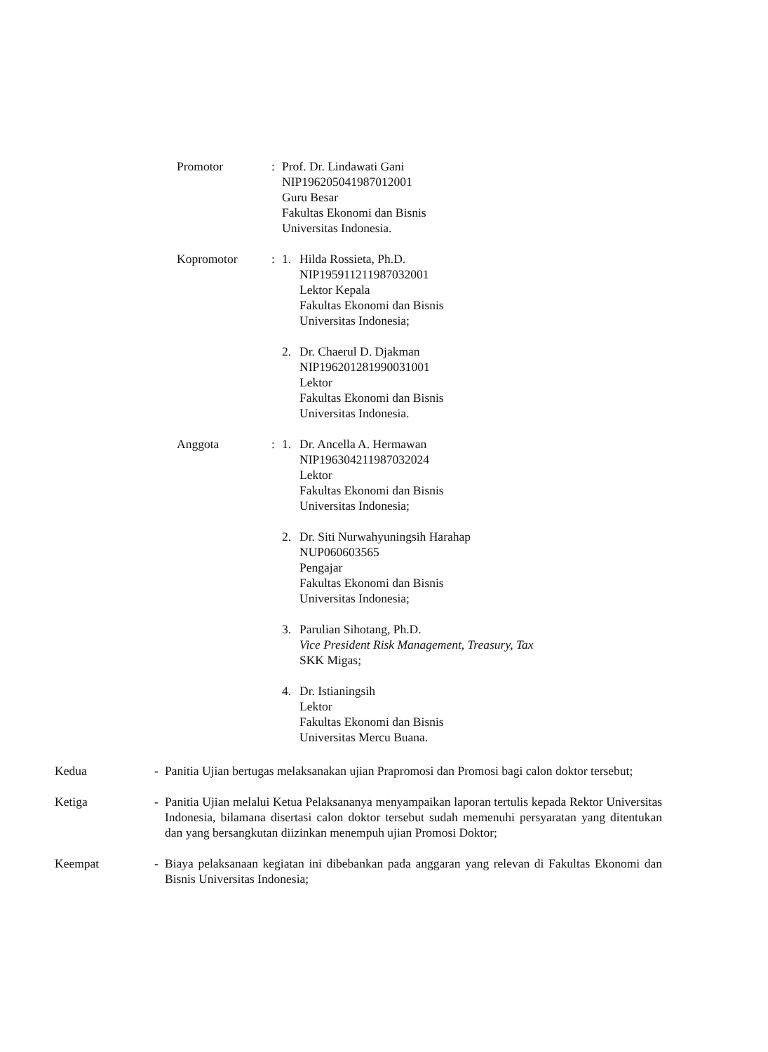Promotor : Prof. Dr. Lindawati Gani
NIP196205041987012001
Guru Besar
Fakultas Ekonomi dan Bisnis
Universitas Indonesia.
Kopromotor : 1. Hilda Rossieta, Ph.D.
NIP195911211987032001
Lektor Kepala
Fakultas Ekonomi dan Bisnis
Universitas Indonesia;
2. Dr. Chaerul D. Djakman
NIP196201281990031001
Lektor
Fakultas Ekonomi dan Bisnis
Universitas Indonesia.
Anggota : 1. Dr. Ancella A. Hermawan
NIP196304211987032024
Lektor
Fakultas Ekonomi dan Bisnis
Universitas Indonesia;
2. Dr. Siti Nurwahyuningsih Harahap
NUP060603565
Pengajar
Fakultas Ekonomi dan Bisnis
Universitas Indonesia;
3. Parulian Sihotang, Ph.D.
Vice President Risk Management, Treasury, Tax
SKK Migas;
4. Dr. Istianingsih
Lektor
Fakultas Ekonomi dan Bisnis
Universitas Mercu Buana.
Kedua - Panitia Ujian bertugas melaksanakan ujian Prapromosi dan Promosi bagi calon doktor tersebut;
Ketiga - Panitia Ujian melalui Ketua Pelaksananya menyampaikan laporan tertulis kepada Rektor Universitas Indonesia, bilamana disertasi calon doktor tersebut sudah memenuhi persyaratan yang ditentukan dan yang bersangkutan diizinkan menempuh ujian Promosi Doktor;
Keempat - Biaya pelaksanaan kegiatan ini dibebankan pada anggaran yang relevan di Fakultas Ekonomi dan Bisnis Universitas Indonesia;